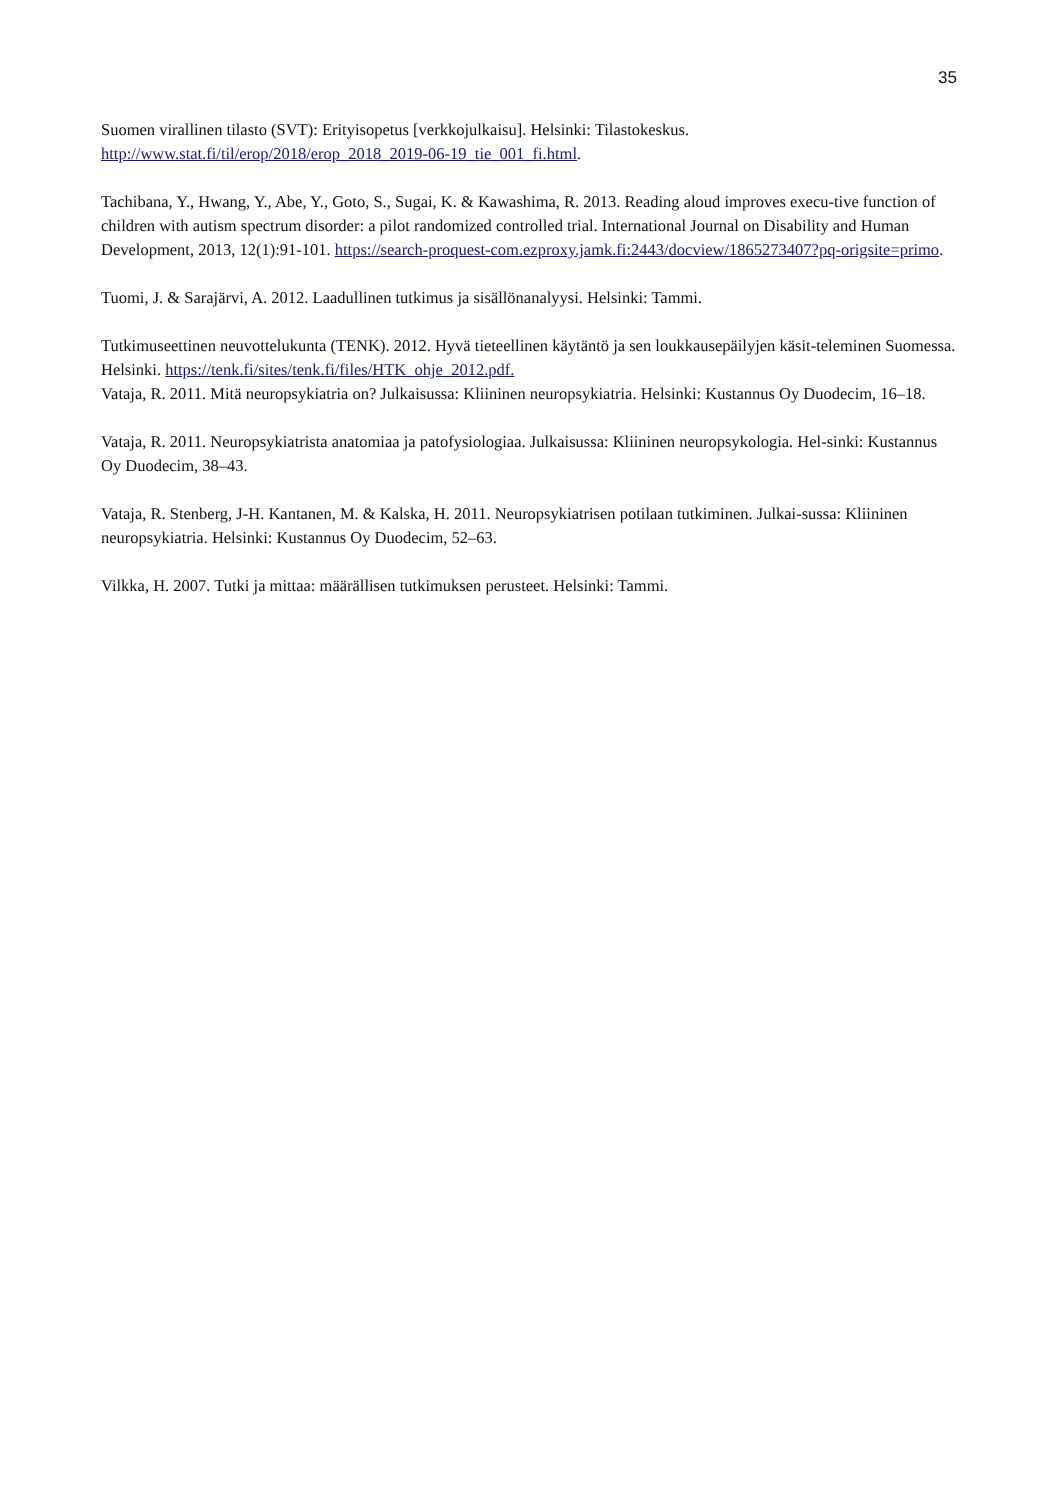35
Suomen virallinen tilasto (SVT): Erityisopetus [verkkojulkaisu]. Helsinki: Tilastokeskus. http://www.stat.fi/til/erop/2018/erop_2018_2019-06-19_tie_001_fi.html.
Tachibana, Y., Hwang, Y., Abe, Y., Goto, S., Sugai, K. & Kawashima, R. 2013. Reading aloud improves execu-tive function of children with autism spectrum disorder: a pilot randomized controlled trial. International Journal on Disability and Human Development, 2013, 12(1):91-101. https://search-proquest-com.ezproxy.jamk.fi:2443/docview/1865273407?pq-origsite=primo.
Tuomi, J. & Sarajärvi, A. 2012. Laadullinen tutkimus ja sisällönanalyysi. Helsinki: Tammi.
Tutkimuseettinen neuvottelukunta (TENK). 2012. Hyvä tieteellinen käytäntö ja sen loukkausepäilyjen käsit-teleminen Suomessa. Helsinki. https://tenk.fi/sites/tenk.fi/files/HTK_ohje_2012.pdf.
Vataja, R. 2011. Mitä neuropsykiatria on? Julkaisussa: Kliininen neuropsykiatria. Helsinki: Kustannus Oy Duodecim, 16–18.
Vataja, R. 2011. Neuropsykiatrista anatomiaa ja patofysiologiaa. Julkaisussa: Kliininen neuropsykologia. Hel-sinki: Kustannus Oy Duodecim, 38–43.
Vataja, R. Stenberg, J-H. Kantanen, M. & Kalska, H. 2011. Neuropsykiatrisen potilaan tutkiminen. Julkai-sussa: Kliininen neuropsykiatria. Helsinki: Kustannus Oy Duodecim, 52–63.
Vilkka, H. 2007. Tutki ja mittaa: määrällisen tutkimuksen perusteet. Helsinki: Tammi.